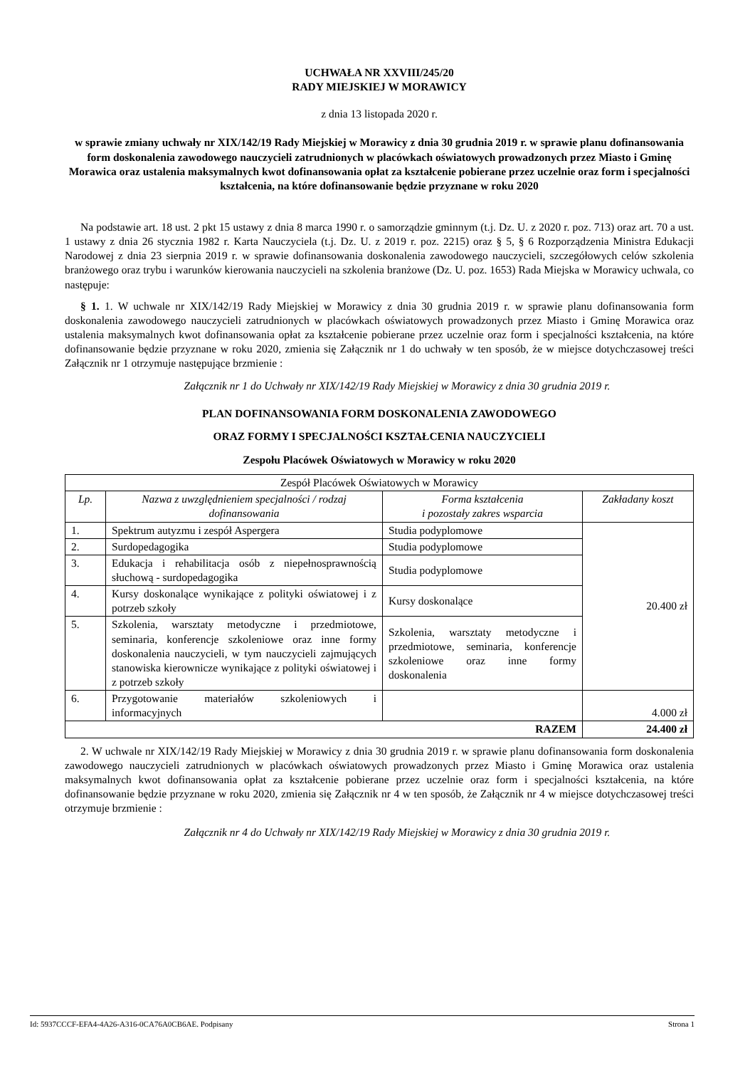UCHWAŁA NR XXVIII/245/20
RADY MIEJSKIEJ W MORAWICY
z dnia 13 listopada 2020 r.
w sprawie zmiany uchwały nr XIX/142/19 Rady Miejskiej w Morawicy z dnia 30 grudnia 2019 r. w sprawie planu dofinansowania form doskonalenia zawodowego nauczycieli zatrudnionych w placówkach oświatowych prowadzonych przez Miasto i Gminę Morawica oraz ustalenia maksymalnych kwot dofinansowania opłat za kształcenie pobierane przez uczelnie oraz form i specjalności kształcenia, na które dofinansowanie będzie przyznane w roku 2020
Na podstawie art. 18 ust. 2 pkt 15 ustawy z dnia 8 marca 1990 r. o samorządzie gminnym (t.j. Dz. U. z 2020 r. poz. 713) oraz art. 70 a ust. 1 ustawy z dnia 26 stycznia 1982 r. Karta Nauczyciela (t.j. Dz. U. z 2019 r. poz. 2215) oraz § 5, § 6 Rozporządzenia Ministra Edukacji Narodowej z dnia 23 sierpnia 2019 r. w sprawie dofinansowania doskonalenia zawodowego nauczycieli, szczegółowych celów szkolenia branżowego oraz trybu i warunków kierowania nauczycieli na szkolenia branżowe (Dz. U. poz. 1653) Rada Miejska w Morawicy uchwala, co następuje:
§ 1. 1. W uchwale nr XIX/142/19 Rady Miejskiej w Morawicy z dnia 30 grudnia 2019 r. w sprawie planu dofinansowania form doskonalenia zawodowego nauczycieli zatrudnionych w placówkach oświatowych prowadzonych przez Miasto i Gminę Morawica oraz ustalenia maksymalnych kwot dofinansowania opłat za kształcenie pobierane przez uczelnie oraz form i specjalności kształcenia, na które dofinansowanie będzie przyznane w roku 2020, zmienia się Załącznik nr 1 do uchwały w ten sposób, że w miejsce dotychczasowej treści Załącznik nr 1 otrzymuje następujące brzmienie :
Załącznik nr 1 do Uchwały nr XIX/142/19 Rady Miejskiej w Morawicy z dnia 30 grudnia 2019 r.
PLAN DOFINANSOWANIA FORM DOSKONALENIA ZAWODOWEGO
ORAZ FORMY I SPECJALNOŚCI KSZTAŁCENIA NAUCZYCIELI
Zespołu Placówek Oświatowych w Morawicy w roku 2020
| Zespół Placówek Oświatowych w Morawicy | | | |
| Lp. | Nazwa z uwzględnieniem specjalności / rodzaj dofinansowania | Forma kształcenia i pozostały zakres wsparcia | Zakładany koszt |
| 1. | Spektrum autyzmu i zespół Aspergera | Studia podyplomowe | 20.400 zł |
| 2. | Surdopedagogika | Studia podyplomowe | |
| 3. | Edukacja i rehabilitacja osób z niepełnosprawnością słuchową - surdopedagogika | Studia podyplomowe | |
| 4. | Kursy doskonalące wynikające z polityki oświatowej i z potrzeb szkoły | Kursy doskonalące | |
| 5. | Szkolenia, warsztaty metodyczne i przedmiotowe, seminaria, konferencje szkoleniowe oraz inne formy doskonalenia nauczycieli, w tym nauczycieli zajmujących stanowiska kierownicze wynikające z polityki oświatowej i z potrzeb szkoły | Szkolenia, warsztaty metodyczne i przedmiotowe, seminaria, konferencje szkoleniowe oraz inne formy doskonalenia | |
| 6. | Przygotowanie materiałów szkoleniowych i informacyjnych | | 4.000 zł |
| RAZEM | | | 24.400 zł |
2. W uchwale nr XIX/142/19 Rady Miejskiej w Morawicy z dnia 30 grudnia 2019 r. w sprawie planu dofinansowania form doskonalenia zawodowego nauczycieli zatrudnionych w placówkach oświatowych prowadzonych przez Miasto i Gminę Morawica oraz ustalenia maksymalnych kwot dofinansowania opłat za kształcenie pobierane przez uczelnie oraz form i specjalności kształcenia, na które dofinansowanie będzie przyznane w roku 2020, zmienia się Załącznik nr 4 w ten sposób, że Załącznik nr 4 w miejsce dotychczasowej treści otrzymuje brzmienie :
Załącznik nr 4 do Uchwały nr XIX/142/19 Rady Miejskiej w Morawicy z dnia 30 grudnia 2019 r.
Id: 5937CCCF-EFA4-4A26-A316-0CA76A0CB6AE. Podpisany Strona 1